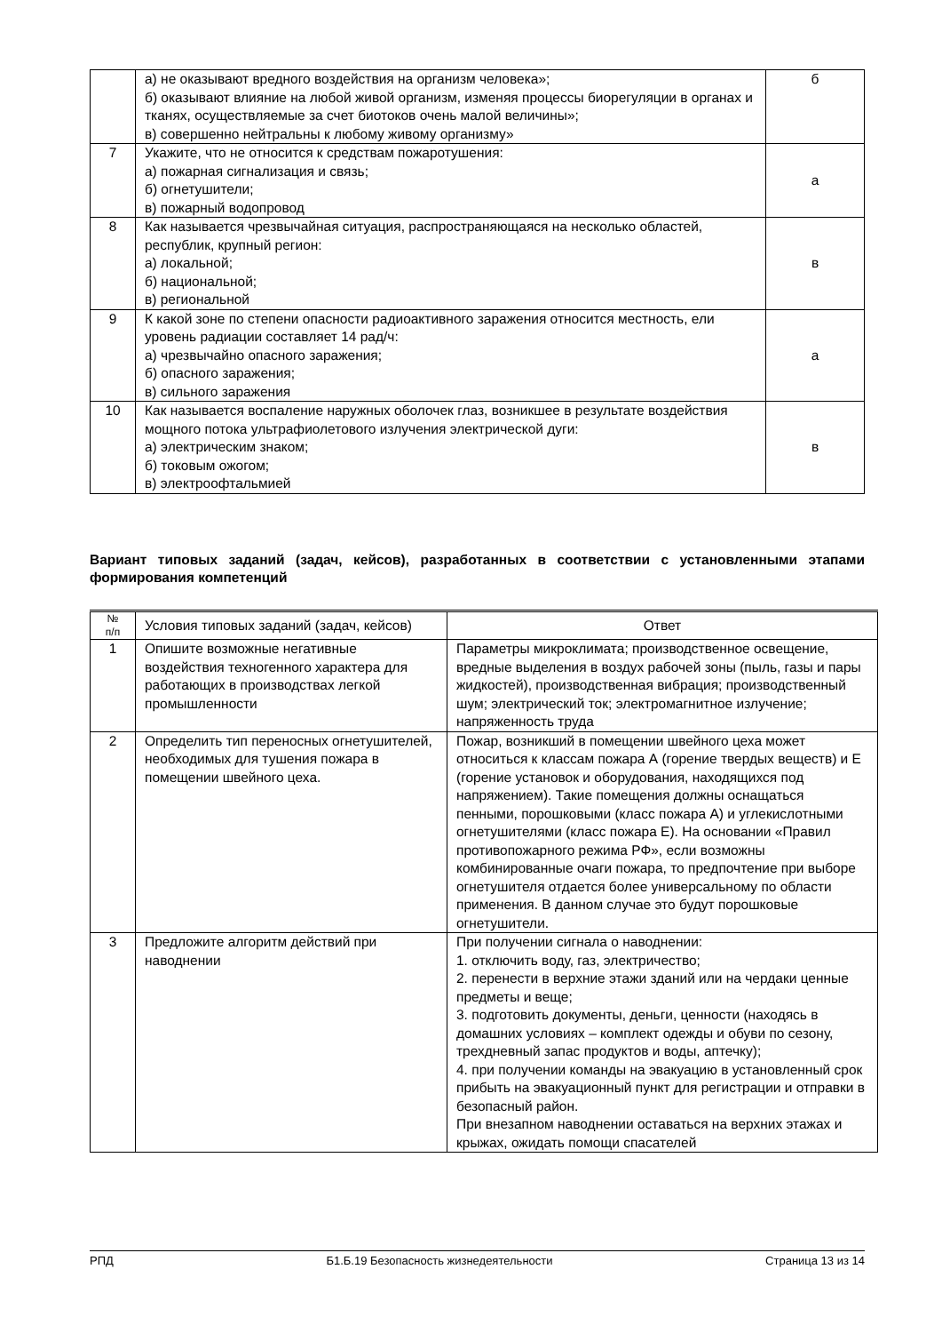| | а) не оказывают вредного воздействия на организм человека»; б) оказывают влияние на любой живой организм, изменяя процессы биорегуляции в органах и тканях, осуществляемые за счет биотоков очень малой величины»; в) совершенно нейтральны к любому живому организму» | б |
| 7 | Укажите, что не относится к средствам пожаротушения: а) пожарная сигнализация и связь; б) огнетушители; в) пожарный водопровод | а |
| 8 | Как называется чрезвычайная ситуация, распространяющаяся на несколько областей, республик, крупный регион: а) локальной; б) национальной; в) региональной | в |
| 9 | К какой зоне по степени опасности радиоактивного заражения относится местность, ели уровень радиации составляет 14 рад/ч: а) чрезвычайно опасного заражения; б) опасного заражения; в) сильного заражения | а |
| 10 | Как называется воспаление наружных оболочек глаз, возникшее в результате воздействия мощного потока ультрафиолетового излучения электрической дуги: а) электрическим знаком; б) токовым ожогом; в) электроофтальмией | в |
Вариант типовых заданий (задач, кейсов), разработанных в соответствии с установленными этапами формирования компетенций
| № п/п | Условия типовых заданий (задач, кейсов) | Ответ |
| --- | --- | --- |
| 1 | Опишите возможные негативные воздействия техногенного характера для работающих в производствах легкой промышленности | Параметры микроклимата; производственное освещение, вредные выделения в воздух рабочей зоны (пыль, газы и пары жидкостей), производственная вибрация; производственный шум; электрический ток; электромагнитное излучение; напряженность труда |
| 2 | Определить тип переносных огнетушителей, необходимых для тушения пожара в помещении швейного цеха. | Пожар, возникший в помещении швейного цеха может относиться к классам пожара А (горение твердых веществ) и Е (горение установок и оборудования, находящихся под напряжением). Такие помещения должны оснащаться пенными, порошковыми (класс пожара А) и углекислотными огнетушителями (класс пожара Е). На основании «Правил противопожарного режима РФ», если возможны комбинированные очаги пожара, то предпочтение при выборе огнетушителя отдается более универсальному по области применения. В данном случае это будут порошковые огнетушители. |
| 3 | Предложите алгоритм действий при наводнении | При получении сигнала о наводнении: 1. отключить воду, газ, электричество; 2. перенести в верхние этажи зданий или на чердаки ценные предметы и веще; 3. подготовить документы, деньги, ценности (находясь в домашних условиях – комплект одежды и обуви по сезону, трехдневный запас продуктов и воды, аптечку); 4. при получении команды на эвакуацию в установленный срок прибыть на эвакуационный пункт для регистрации и отправки в безопасный район. При внезапном наводнении оставаться на верхних этажах и крыжах, ожидать помощи спасателей |
РПД Б1.Б.19 Безопасность жизнедеятельности Страница 13 из 14